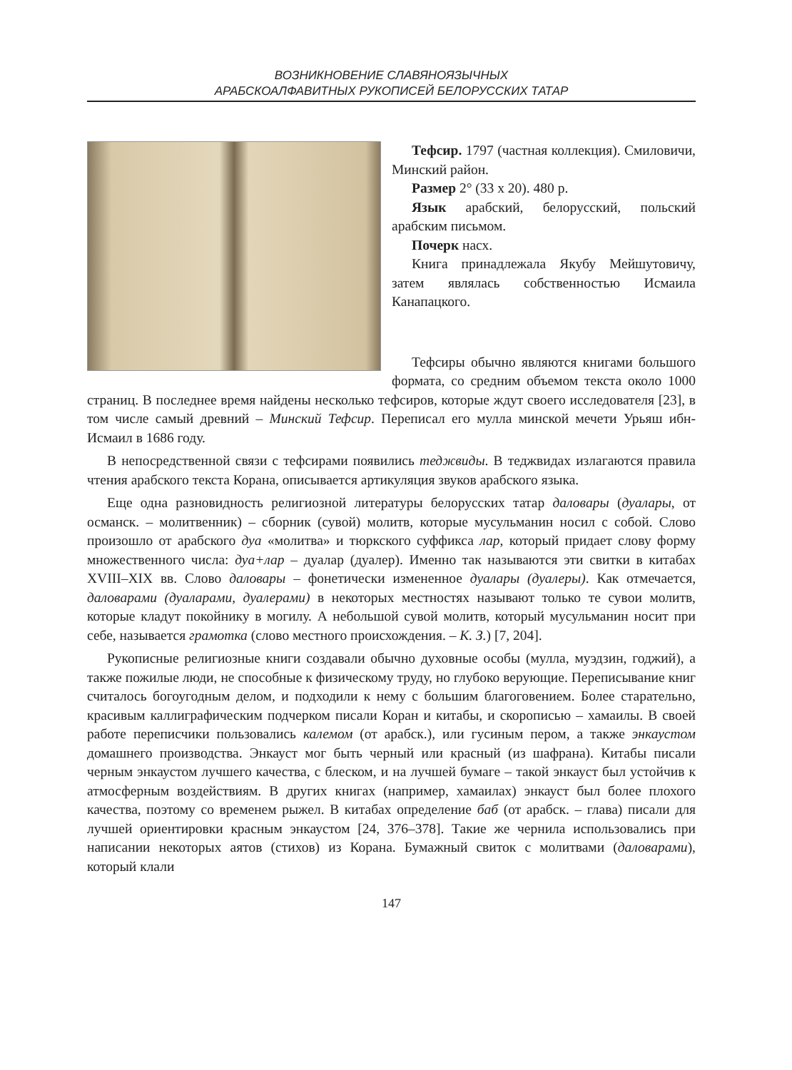ВОЗНИКНОВЕНИЕ СЛАВЯНОЯЗЫЧНЫХ
АРАБСКОАЛФАВИТНЫХ РУКОПИСЕЙ БЕЛОРУССКИХ ТАТАР
Тефсир. 1797 (частная коллекция). Смиловичи, Минский район.
Размер 2° (33 х 20). 480 р.
Язык арабский, белорусский, польский арабским письмом.
Почерк насх.
Книга принадлежала Якубу Мейшутовичу, затем являлась собственностью Исмаила Канапацкого.
Тефсиры обычно являются книгами большого формата, со средним объемом текста около 1000 страниц. В последнее время найдены несколько тефсиров, которые ждут своего исследователя [23], в том числе самый древний – Минский Тефсир. Переписал его мулла минской мечети Урьяш ибн-Исмаил в 1686 году.
В непосредственной связи с тефсирами появились теджвиды. В теджвидах излагаются правила чтения арабского текста Корана, описывается артикуляция звуков арабского языка.
Еще одна разновидность религиозной литературы белорусских татар даловары (дуалары, от османск. – молитвенник) – сборник (сувой) молитв, которые мусульманин носил с собой. Слово произошло от арабского дуа «молитва» и тюркского суффикса лар, который придает слову форму множественного числа: дуа+лар – дуалар (дуалер). Именно так называются эти свитки в китабах XVIII–XIX вв. Слово даловары – фонетически измененное дуалары (дуалеры). Как отмечается, даловарами (дуаларами, дуалерами) в некоторых местностях называют только те сувои молитв, которые кладут покойнику в могилу. А небольшой сувой молитв, который мусульманин носит при себе, называется грамотка (слово местного происхождения. – К. З.) [7, 204].
Рукописные религиозные книги создавали обычно духовные особы (мулла, муэдзин, годжий), а также пожилые люди, не способные к физическому труду, но глубоко верующие. Переписывание книг считалось богоугодным делом, и подходили к нему с большим благоговением. Более старательно, красивым каллиграфическим подчерком писали Коран и китабы, и скорописью – хамаилы. В своей работе переписчики пользовались калемом (от арабск.), или гусиным пером, а также энкаустом домашнего производства. Энкауст мог быть черный или красный (из шафрана). Китабы писали черным энкаустом лучшего качества, с блеском, и на лучшей бумаге – такой энкауст был устойчив к атмосферным воздействиям. В других книгах (например, хамаилах) энкауст был более плохого качества, поэтому со временем рыжел. В китабах определение баб (от арабск. – глава) писали для лучшей ориентировки красным энкаустом [24, 376–378]. Такие же чернила использовались при написании некоторых аятов (стихов) из Корана. Бумажный свиток с молитвами (даловарами), который клали
147